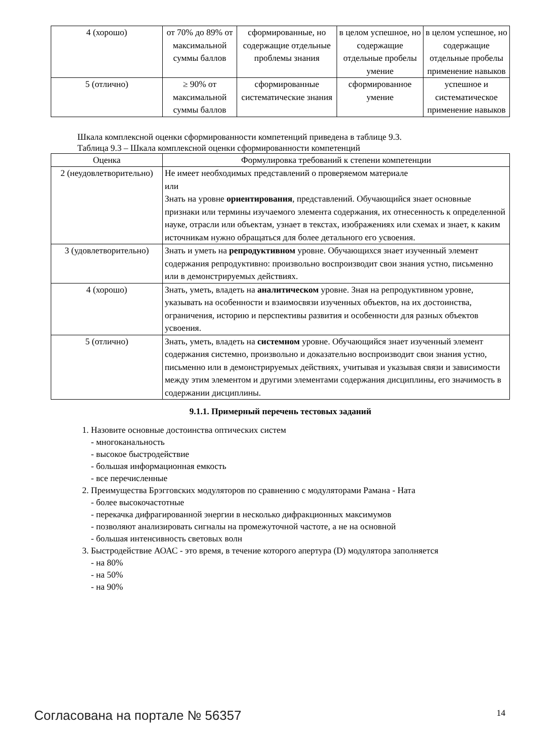| 4 (хорошо) | от 70% до 89% от максимальной суммы баллов | сформированные, но содержащие отдельные проблемы знания | в целом успешное, но содержащие отдельные пробелы умение | в целом успешное, но содержащие отдельные пробелы применение навыков |
| 5 (отлично) | ≥ 90% от максимальной суммы баллов | сформированные систематические знания | сформированное умение | успешное и систематическое применение навыков |
Шкала комплексной оценки сформированности компетенций приведена в таблице 9.3.
Таблица 9.3 – Шкала комплексной оценки сформированности компетенций
| Оценка | Формулировка требований к степени компетенции |
| --- | --- |
| 2 (неудовлетворительно) | Не имеет необходимых представлений о проверяемом материале или Знать на уровне ориентирования , представлений. Обучающийся знает основные признаки или термины изучаемого элемента содержания, их отнесенность к определенной науке, отрасли или объектам, узнает в текстах, изображениях или схемах и знает, к каким источникам нужно обращаться для более детального его усвоения. |
| 3 (удовлетворительно) | Знать и уметь на репродуктивном уровне. Обучающихся знает изученный элемент содержания репродуктивно: произвольно воспроизводит свои знания устно, письменно или в демонстрируемых действиях. |
| 4 (хорошо) | Знать, уметь, владеть на аналитическом уровне. Зная на репродуктивном уровне, указывать на особенности и взаимосвязи изученных объектов, на их достоинства, ограничения, историю и перспективы развития и особенности для разных объектов усвоения. |
| 5 (отлично) | Знать, уметь, владеть на системном уровне. Обучающийся знает изученный элемент содержания системно, произвольно и доказательно воспроизводит свои знания устно, письменно или в демонстрируемых действиях, учитывая и указывая связи и зависимости между этим элементом и другими элементами содержания дисциплины, его значимость в содержании дисциплины. |
9.1.1. Примерный перечень тестовых заданий
1. Назовите основные достоинства оптических систем
- многоканальность
- высокое быстродействие
- большая информационная емкость
- все перечисленные
2. Преимущества Брэгговских модуляторов по сравнению с модуляторами Рамана - Ната
- более высокочастотные
- перекачка дифрагированной энергии в несколько дифракционных максимумов
- позволяют анализировать сигналы на промежуточной частоте, а не на основной
- большая интенсивность световых волн
3. Быстродействие АОАС - это время, в течение которого апертура (D) модулятора заполняется
- на 80%
- на 50%
- на 90%
Согласована на портале № 56357 14